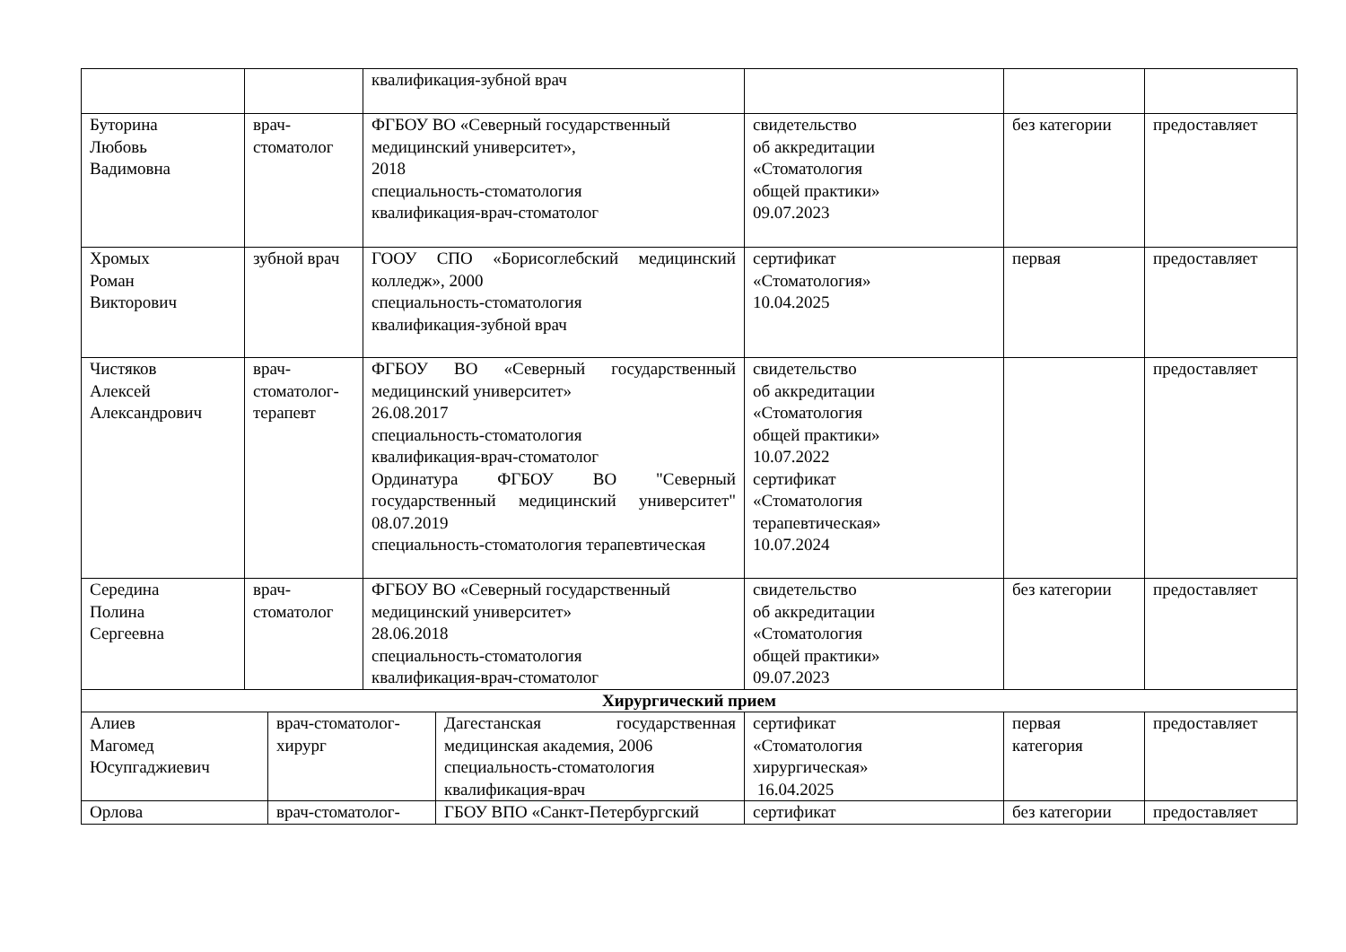| | | квалификация-зубной врач | | | |
| Буторина Любовь Вадимовна | врач- стоматолог | ФГБОУ ВО «Северный государственный медицинский университет», 2018 специальность-стоматология квалификация-врач-стоматолог | свидетельство об аккредитации «Стоматология общей практики» 09.07.2023 | без категории | предоставляет |
| Хромых Роман Викторович | зубной врач | ГООУ СПО «Борисоглебский медицинский колледж», 2000 специальность-стоматология квалификация-зубной врач | сертификат «Стоматология» 10.04.2025 | первая | предоставляет |
| Чистяков Алексей Александрович | врач- стоматолог- терапевт | ФГБОУ ВО «Северный государственный медицинский университет» 26.08.2017 специальность-стоматология квалификация-врач-стоматолог Ординатура ФГБОУ ВО "Северный государственный медицинский университет" 08.07.2019 специальность-стоматология терапевтическая | свидетельство об аккредитации «Стоматология общей практики» 10.07.2022 сертификат «Стоматология терапевтическая» 10.07.2024 | | предоставляет |
| Середина Полина Сергеевна | врач- стоматолог | ФГБОУ ВО «Северный государственный медицинский университет» 28.06.2018 специальность-стоматология квалификация-врач-стоматолог | свидетельство об аккредитации «Стоматология общей практики» 09.07.2023 | без категории | предоставляет |
| Хирургический прием | | | | | |
| / Алиев Магомед Юсупгаджиевич / врач-стоматолог- хирург / Дагестанская государственная медицинская академия, 2006 специальность-стоматология квалификация-врач / | | | сертификат «Стоматология хирургическая» 16.04.2025 | первая категория | предоставляет |
| / Орлова / врач-стоматолог- / ГБОУ ВПО «Санкт-Петербургский / | | | сертификат | без категории | предоставляет |